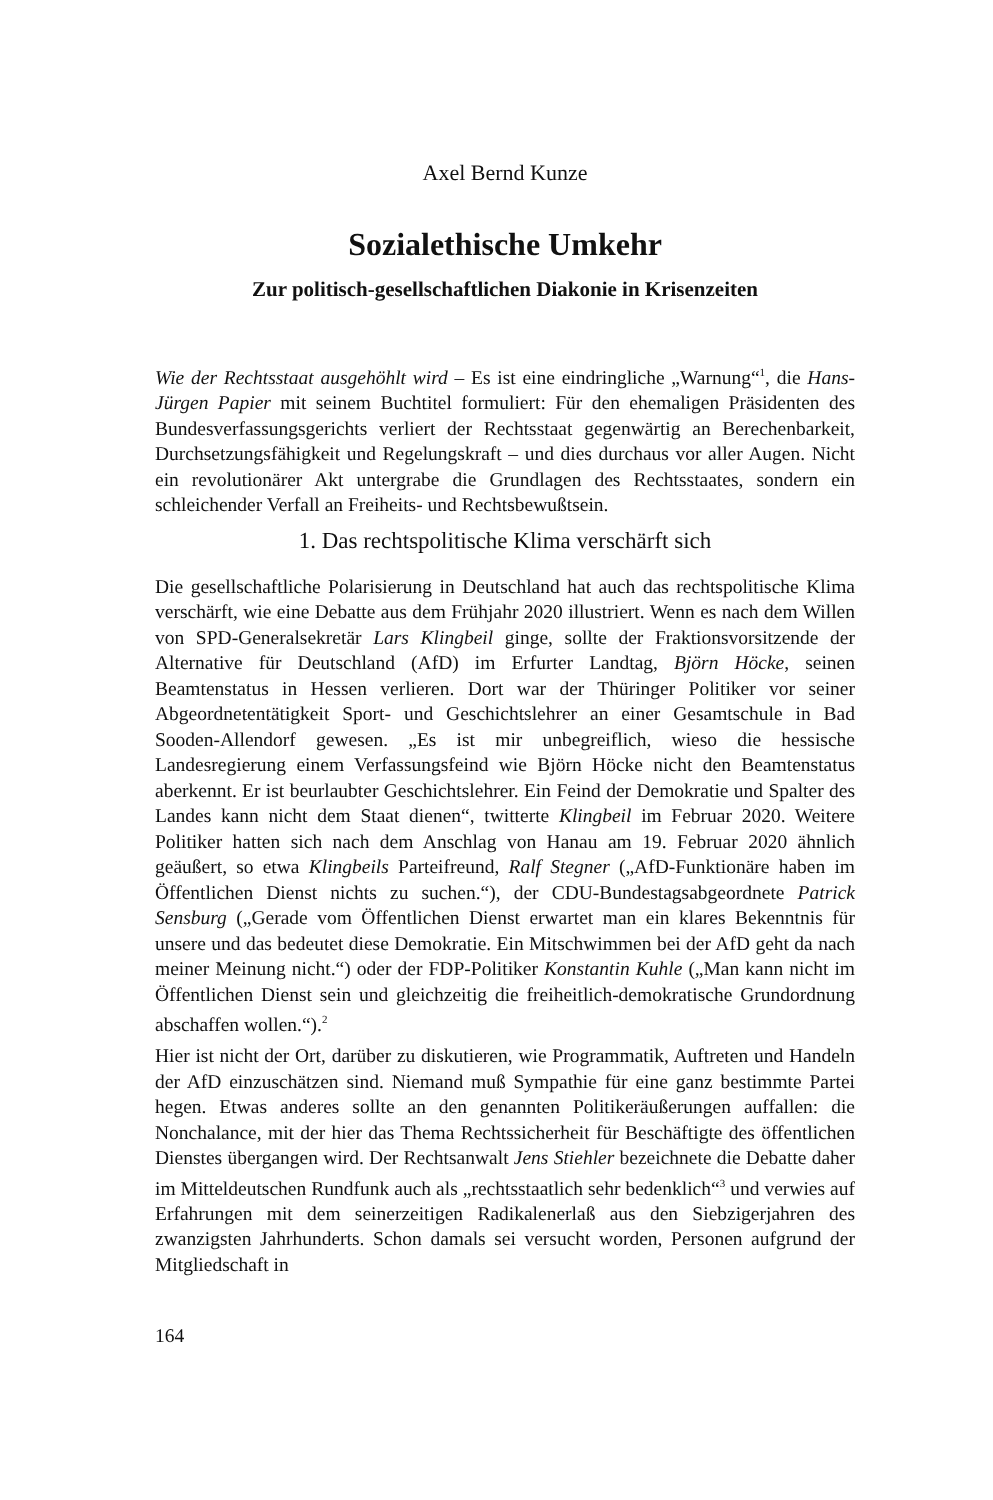Axel Bernd Kunze
Sozialethische Umkehr
Zur politisch-gesellschaftlichen Diakonie in Krisenzeiten
Wie der Rechtsstaat ausgehöhlt wird – Es ist eine eindringliche „Warnung“<sup>1</sup>, die Hans-Jürgen Papier mit seinem Buchtitel formuliert: Für den ehemaligen Präsidenten des Bundesverfassungsgerichts verliert der Rechtsstaat gegenwärtig an Berechenbarkeit, Durchsetzungsfähigkeit und Regelungskraft – und dies durchaus vor aller Augen. Nicht ein revolutionärer Akt untergrabe die Grundlagen des Rechtsstaates, sondern ein schleichender Verfall an Freiheits- und Rechtsbewußtsein.
1. Das rechtspolitische Klima verschärft sich
Die gesellschaftliche Polarisierung in Deutschland hat auch das rechtspolitische Klima verschärft, wie eine Debatte aus dem Frühjahr 2020 illustriert. Wenn es nach dem Willen von SPD-Generalsekretär Lars Klingbeil ginge, sollte der Fraktionsvorsitzende der Alternative für Deutschland (AfD) im Erfurter Landtag, Björn Höcke, seinen Beamtenstatus in Hessen verlieren. Dort war der Thüringer Politiker vor seiner Abgeordnetentätigkeit Sport- und Geschichtslehrer an einer Gesamtschule in Bad Sooden-Allendorf gewesen. „Es ist mir unbegreiflich, wieso die hessische Landesregierung einem Verfassungsfeind wie Björn Höcke nicht den Beamtenstatus aberkennt. Er ist beurlaubter Geschichtslehrer. Ein Feind der Demokratie und Spalter des Landes kann nicht dem Staat dienen“, twitterte Klingbeil im Februar 2020. Weitere Politiker hatten sich nach dem Anschlag von Hanau am 19. Februar 2020 ähnlich geäußert, so etwa Klingbeils Parteifreund, Ralf Stegner („AfD-Funktionäre haben im Öffentlichen Dienst nichts zu suchen.“), der CDU-Bundestagsabgeordnete Patrick Sensburg („Gerade vom Öffentlichen Dienst erwartet man ein klares Bekenntnis für unsere und das bedeutet diese Demokratie. Ein Mitschwimmen bei der AfD geht da nach meiner Meinung nicht.“) oder der FDP-Politiker Konstantin Kuhle („Man kann nicht im Öffentlichen Dienst sein und gleichzeitig die freiheitlich-demokratische Grundordnung abschaffen wollen.“).<sup>2</sup>
Hier ist nicht der Ort, darüber zu diskutieren, wie Programmatik, Auftreten und Handeln der AfD einzuschätzen sind. Niemand muß Sympathie für eine ganz bestimmte Partei hegen. Etwas anderes sollte an den genannten Politikeräußerungen auffallen: die Nonchalance, mit der hier das Thema Rechtssicherheit für Beschäftigte des öffentlichen Dienstes übergangen wird. Der Rechtsanwalt Jens Stiehler bezeichnete die Debatte daher im Mitteldeutschen Rundfunk auch als „rechtsstaatlich sehr bedenklich“<sup>3</sup> und verwies auf Erfahrungen mit dem seinerzeitigen Radikalenerlaß aus den Siebzigerjahren des zwanzigsten Jahrhunderts. Schon damals sei versucht worden, Personen aufgrund der Mitgliedschaft in
164